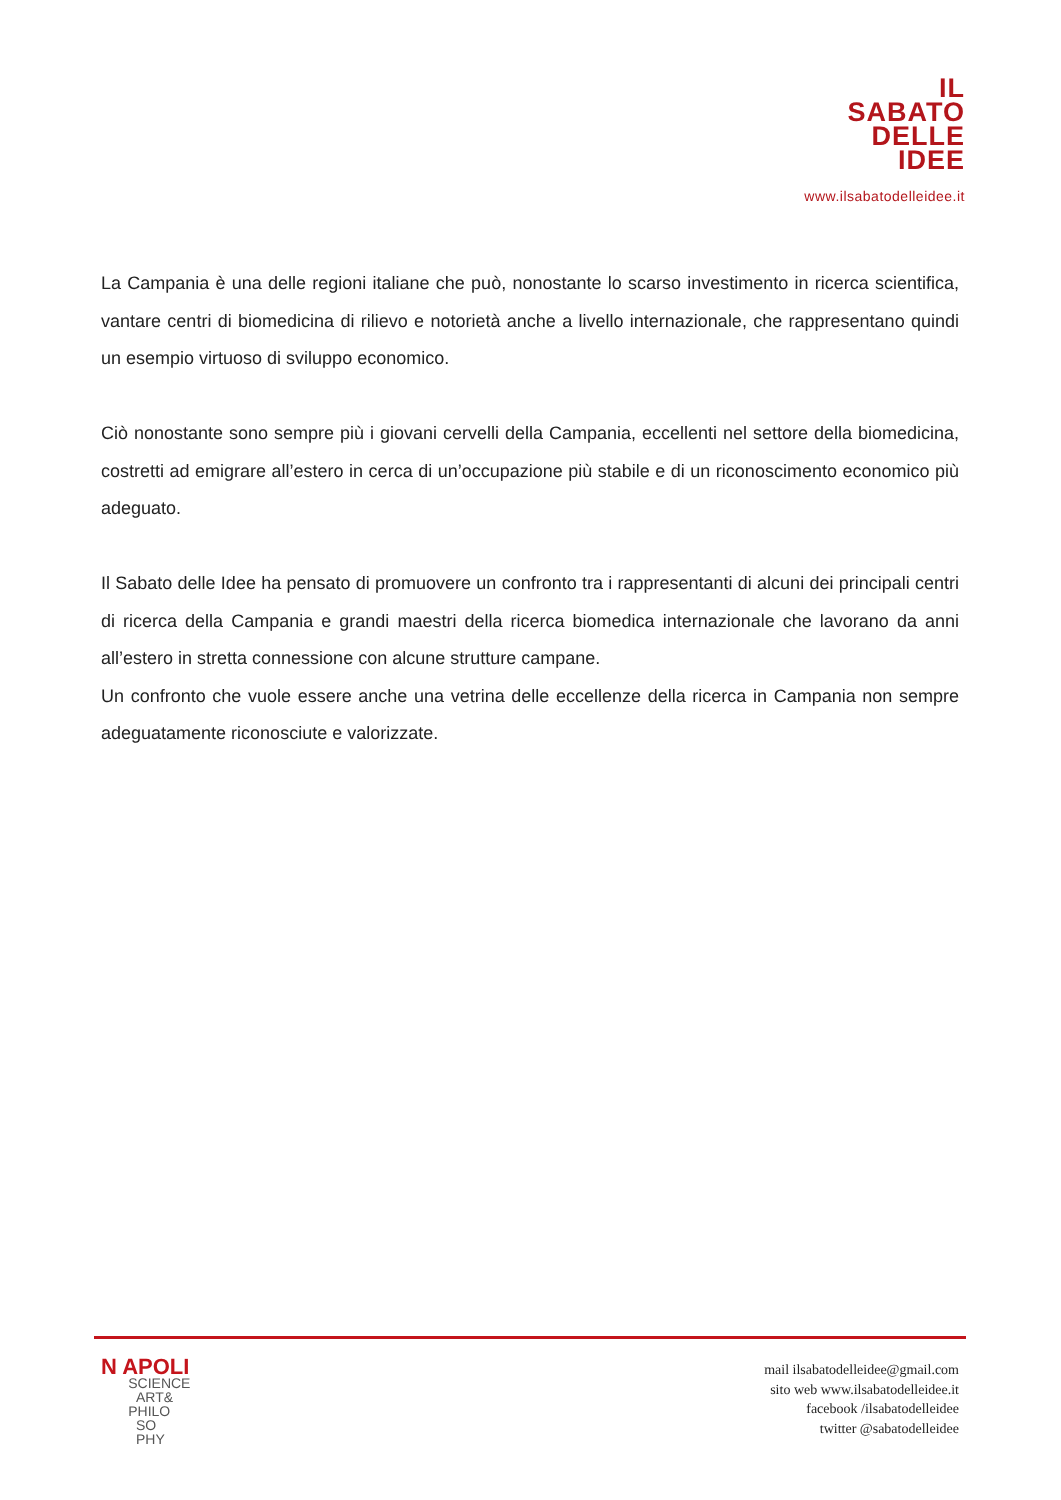IL
SABATO
DELLE
IDEE
www.ilsabatodelleidee.it
La Campania è una delle regioni italiane che può, nonostante lo scarso investimento in ricerca scientifica, vantare centri di biomedicina di rilievo e notorietà anche a livello internazionale, che rappresentano quindi un esempio virtuoso di sviluppo economico.
Ciò nonostante sono sempre più i giovani cervelli della Campania, eccellenti nel settore della biomedicina, costretti ad emigrare all’estero in cerca di un’occupazione più stabile e di un riconoscimento economico più adeguato.
Il Sabato delle Idee ha pensato di promuovere un confronto tra i rappresentanti di alcuni dei principali centri di ricerca della Campania e grandi maestri della ricerca biomedica internazionale che lavorano da anni all’estero in stretta connessione con alcune strutture campane.
Un confronto che vuole essere anche una vetrina delle eccellenze della ricerca in Campania non sempre adeguatamente riconosciute e valorizzate.
N APOLI
SCIENCE
ART&
PHILO
SO
PHY
mail ilsabatodelleidee@gmail.com
sito web www.ilsabatodelleidee.it
facebook /ilsabatodelleidee
twitter @sabatodelleidee